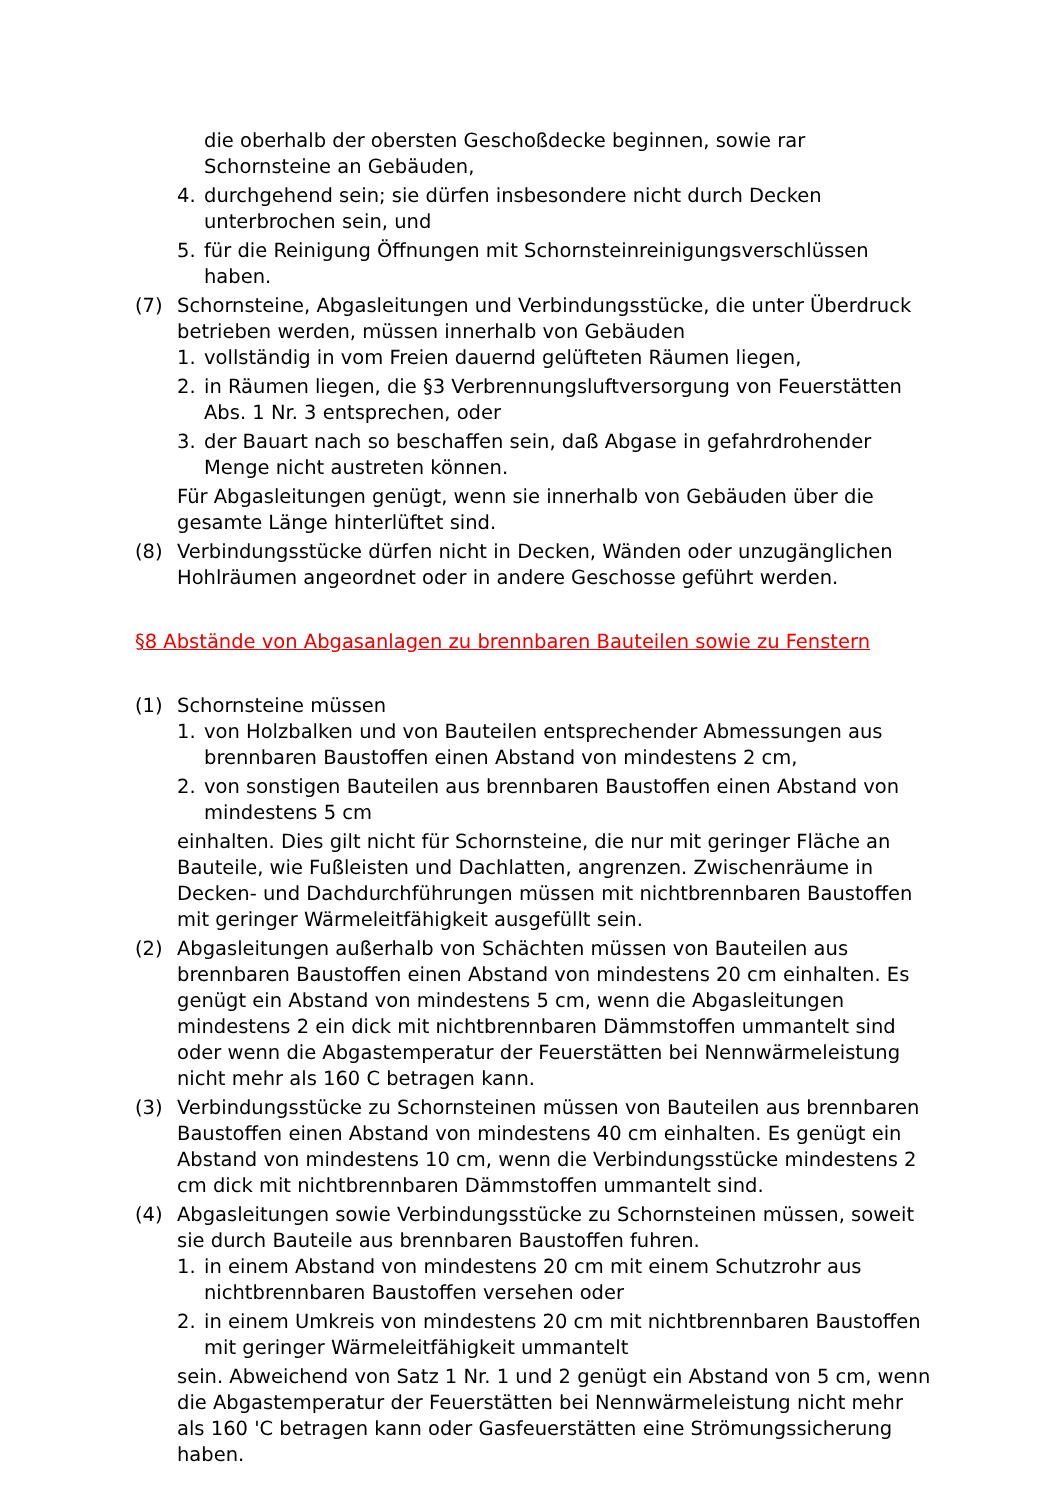die oberhalb der obersten Geschoßdecke beginnen, sowie rar Schornsteine an Gebäuden,
4. durchgehend sein; sie dürfen insbesondere nicht durch Decken unterbrochen sein, und
5. für die Reinigung Öffnungen mit Schornsteinreinigungsverschlüssen haben.
(7) Schornsteine, Abgasleitungen und Verbindungsstücke, die unter Überdruck betrieben werden, müssen innerhalb von Gebäuden
1. vollständig in vom Freien dauernd gelüfteten Räumen liegen,
2. in Räumen liegen, die §3 Verbrennungsluftversorgung von Feuerstätten Abs. 1 Nr. 3 entsprechen, oder
3. der Bauart nach so beschaffen sein, daß Abgase in gefahrdrohender Menge nicht austreten können.
Für Abgasleitungen genügt, wenn sie innerhalb von Gebäuden über die gesamte Länge hinterlüftet sind.
(8) Verbindungsstücke dürfen nicht in Decken, Wänden oder unzugänglichen Hohlräumen angeordnet oder in andere Geschosse geführt werden.
§8 Abstände von Abgasanlagen zu brennbaren Bauteilen sowie zu Fenstern
(1) Schornsteine müssen
1. von Holzbalken und von Bauteilen entsprechender Abmessungen aus brennbaren Baustoffen einen Abstand von mindestens 2 cm,
2. von sonstigen Bauteilen aus brennbaren Baustoffen einen Abstand von mindestens 5 cm
einhalten. Dies gilt nicht für Schornsteine, die nur mit geringer Fläche an Bauteile, wie Fußleisten und Dachlatten, angrenzen. Zwischenräume in Decken- und Dachdurchführungen müssen mit nichtbrennbaren Baustoffen mit geringer Wärmeleitfähigkeit ausgefüllt sein.
(2) Abgasleitungen außerhalb von Schächten müssen von Bauteilen aus brennbaren Baustoffen einen Abstand von mindestens 20 cm einhalten. Es genügt ein Abstand von mindestens 5 cm, wenn die Abgasleitungen mindestens 2 ein dick mit nichtbrennbaren Dämmstoffen ummantelt sind oder wenn die Abgastemperatur der Feuerstätten bei Nennwärmeleistung nicht mehr als 160 C betragen kann.
(3) Verbindungsstücke zu Schornsteinen müssen von Bauteilen aus brennbaren Baustoffen einen Abstand von mindestens 40 cm einhalten. Es genügt ein Abstand von mindestens 10 cm, wenn die Verbindungsstücke mindestens 2 cm dick mit nichtbrennbaren Dämmstoffen ummantelt sind.
(4) Abgasleitungen sowie Verbindungsstücke zu Schornsteinen müssen, soweit sie durch Bauteile aus brennbaren Baustoffen fuhren.
1. in einem Abstand von mindestens 20 cm mit einem Schutzrohr aus nichtbrennbaren Baustoffen versehen oder
2. in einem Umkreis von mindestens 20 cm mit nichtbrennbaren Baustoffen mit geringer Wärmeleitfähigkeit ummantelt
sein. Abweichend von Satz 1 Nr. 1 und 2 genügt ein Abstand von 5 cm, wenn die Abgastemperatur der Feuerstätten bei Nennwärmeleistung nicht mehr als 160 'C betragen kann oder Gasfeuerstätten eine Strömungssicherung haben.